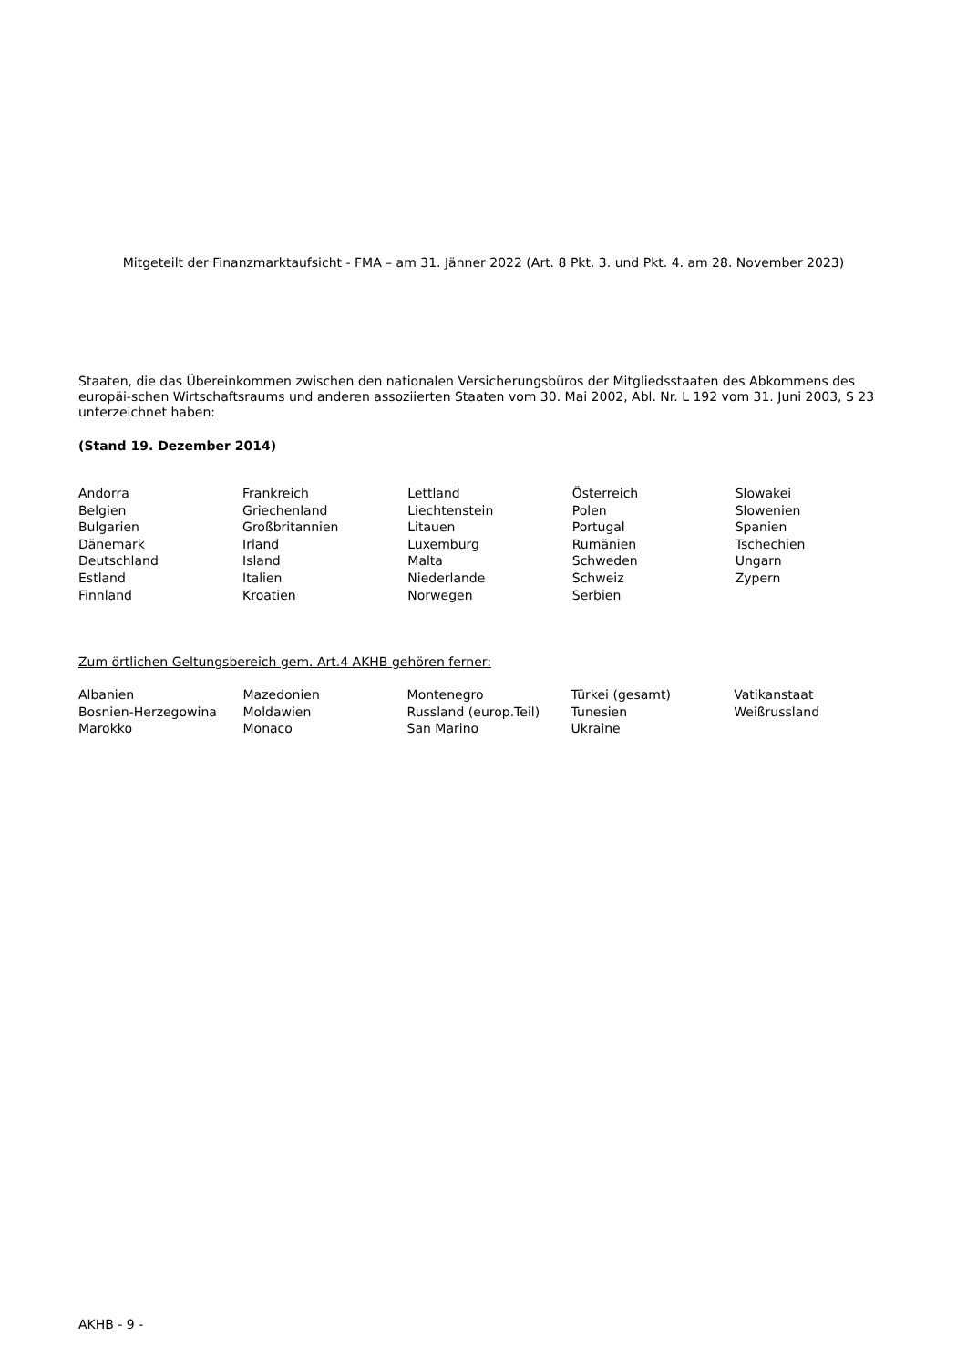Mitgeteilt der Finanzmarktaufsicht - FMA – am 31. Jänner 2022 (Art. 8 Pkt. 3. und Pkt. 4. am 28. November 2023)
Staaten, die das Übereinkommen zwischen den nationalen Versicherungsbüros der Mitgliedsstaaten des Abkommens des europäi-schen Wirtschaftsraums und anderen assoziierten Staaten vom 30. Mai 2002, Abl. Nr. L 192 vom 31. Juni 2003, S 23 unterzeichnet haben:
(Stand 19. Dezember 2014)
| Andorra | Frankreich | Lettland | Österreich | Slowakei |
| Belgien | Griechenland | Liechtenstein | Polen | Slowenien |
| Bulgarien | Großbritannien | Litauen | Portugal | Spanien |
| Dänemark | Irland | Luxemburg | Rumänien | Tschechien |
| Deutschland | Island | Malta | Schweden | Ungarn |
| Estland | Italien | Niederlande | Schweiz | Zypern |
| Finnland | Kroatien | Norwegen | Serbien | |
Zum örtlichen Geltungsbereich gem. Art.4 AKHB gehören ferner:
| Albanien | Mazedonien | Montenegro | Türkei (gesamt) | Vatikanstaat |
| Bosnien-Herzegowina | Moldawien | Russland (europ.Teil) | Tunesien | Weißrussland |
| Marokko | Monaco | San Marino | Ukraine | |
AKHB - 9 -